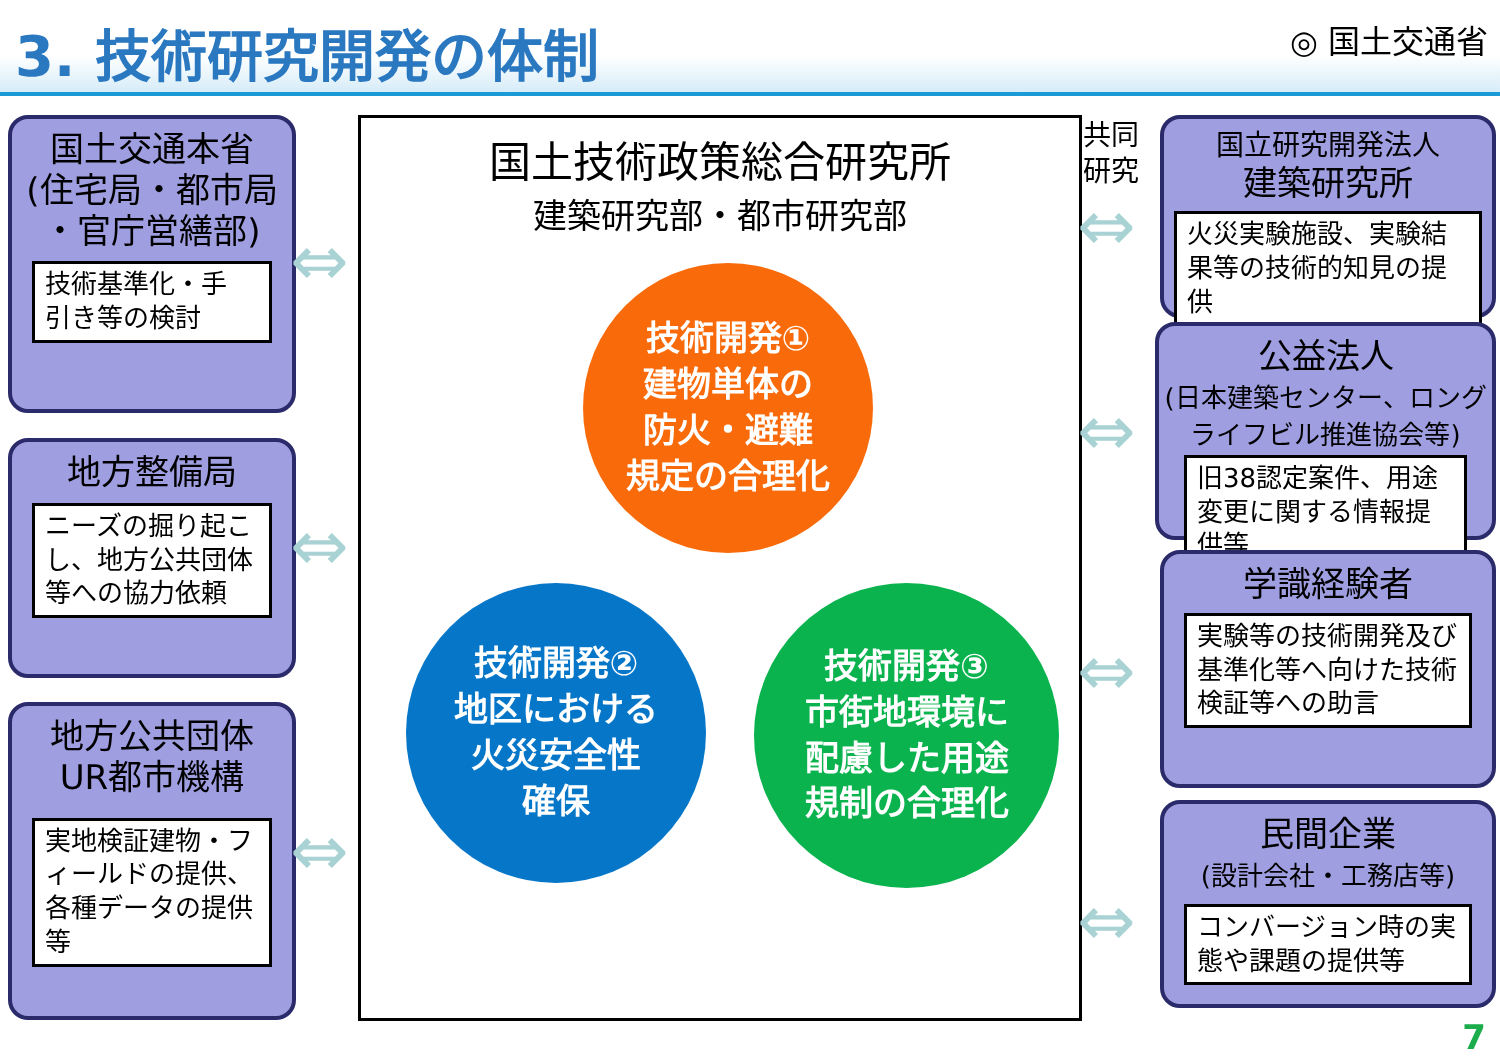3. 技術研究開発の体制
◎ 国土交通省
国土交通本省
(住宅局・都市局
・官庁営繕部)
技術基準化・手
引き等の検討
地方整備局
ニーズの掘り起こし、地方公共団体等への協力依頼
地方公共団体
UR都市機構
実地検証建物・フィールドの提供、各種データの提供等
国土技術政策総合研究所
建築研究部・都市研究部
技術開発①
建物単体の
防火・避難
規定の合理化
技術開発②
地区における
火災安全性
確保
技術開発③
市街地環境に
配慮した用途
規制の合理化
共同
研究
⇔
⇔
⇔
⇔
⇔
⇔
⇔
国立研究開発法人
建築研究所
火災実験施設、実験結果等の技術的知見の提供
公益法人
(日本建築センター、ロング
ライフビル推進協会等)
旧38認定案件、用途変更に関する情報提供等
学識経験者
実験等の技術開発及び基準化等へ向けた技術検証等への助言
民間企業
(設計会社・工務店等)
コンバージョン時の実態や課題の提供等
7